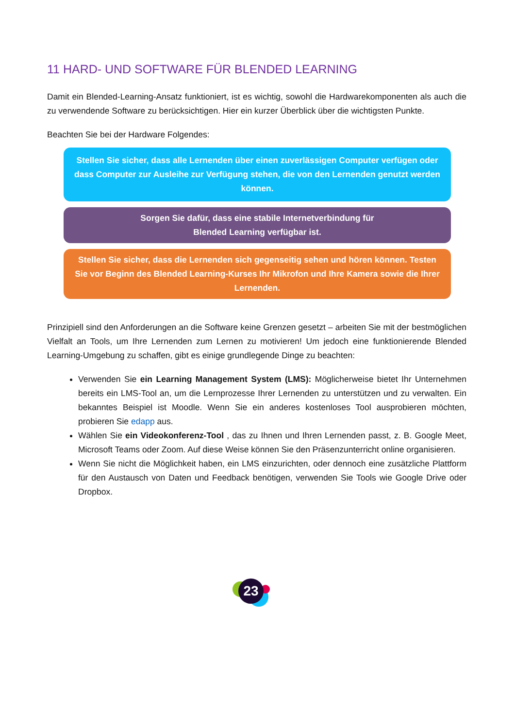11 HARD- UND SOFTWARE FÜR BLENDED LEARNING
Damit ein Blended-Learning-Ansatz funktioniert, ist es wichtig, sowohl die Hardwarekomponenten als auch die zu verwendende Software zu berücksichtigen. Hier ein kurzer Überblick über die wichtigsten Punkte.
Beachten Sie bei der Hardware Folgendes:
Stellen Sie sicher, dass alle Lernenden über einen zuverlässigen Computer verfügen oder dass Computer zur Ausleihe zur Verfügung stehen, die von den Lernenden genutzt werden können.
Sorgen Sie dafür, dass eine stabile Internetverbindung für
Blended Learning verfügbar ist.
Stellen Sie sicher, dass die Lernenden sich gegenseitig sehen und hören können. Testen Sie vor Beginn des Blended Learning-Kurses Ihr Mikrofon und Ihre Kamera sowie die Ihrer Lernenden.
Prinzipiell sind den Anforderungen an die Software keine Grenzen gesetzt – arbeiten Sie mit der bestmöglichen Vielfalt an Tools, um Ihre Lernenden zum Lernen zu motivieren! Um jedoch eine funktionierende Blended Learning-Umgebung zu schaffen, gibt es einige grundlegende Dinge zu beachten:
Verwenden Sie ein Learning Management System (LMS): Möglicherweise bietet Ihr Unternehmen bereits ein LMS-Tool an, um die Lernprozesse Ihrer Lernenden zu unterstützen und zu verwalten. Ein bekanntes Beispiel ist Moodle. Wenn Sie ein anderes kostenloses Tool ausprobieren möchten, probieren Sie edapp aus.
Wählen Sie ein Videokonferenz-Tool , das zu Ihnen und Ihren Lernenden passt, z. B. Google Meet, Microsoft Teams oder Zoom. Auf diese Weise können Sie den Präsenzunterricht online organisieren.
Wenn Sie nicht die Möglichkeit haben, ein LMS einzurichten, oder dennoch eine zusätzliche Plattform für den Austausch von Daten und Feedback benötigen, verwenden Sie Tools wie Google Drive oder Dropbox.
23